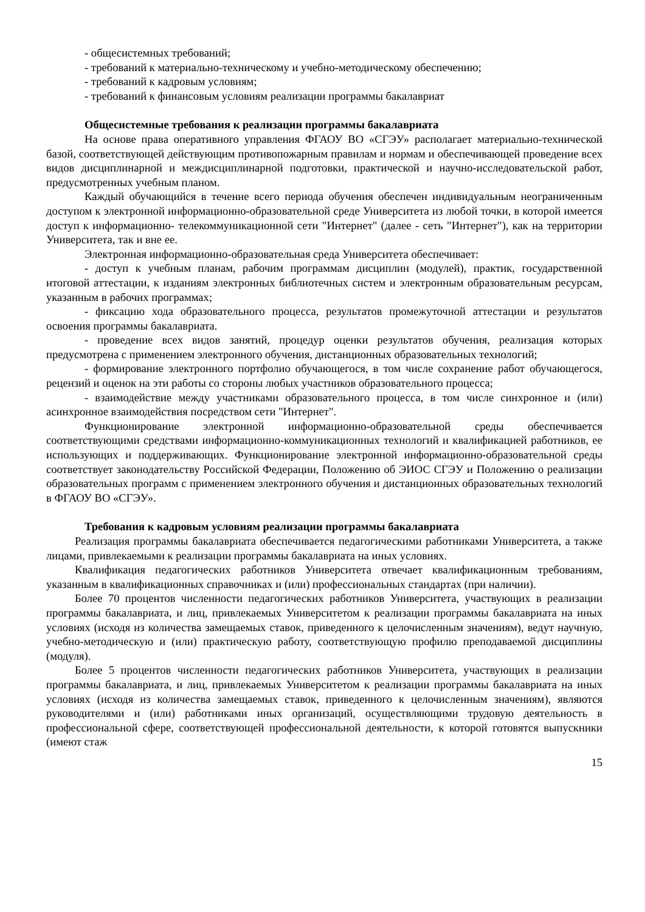- общесистемных требований;
- требований к материально-техническому и учебно-методическому обеспечению;
- требований к кадровым условиям;
- требований к финансовым условиям реализации программы бакалавриат
Общесистемные требования к реализации программы бакалавриата
На основе права оперативного управления ФГАОУ ВО «СГЭУ» располагает материально-технической базой, соответствующей действующим противопожарным правилам и нормам и обеспечивающей проведение всех видов дисциплинарной и междисциплинарной подготовки, практической и научно-исследовательской работ, предусмотренных учебным планом.
Каждый обучающийся в течение всего периода обучения обеспечен индивидуальным неограниченным доступом к электронной информационно-образовательной среде Университета из любой точки, в которой имеется доступ к информационно- телекоммуникационной сети "Интернет" (далее - сеть "Интернет"), как на территории Университета, так и вне ее.
Электронная информационно-образовательная среда Университета обеспечивает:
- доступ к учебным планам, рабочим программам дисциплин (модулей), практик, государственной итоговой аттестации, к изданиям электронных библиотечных систем и электронным образовательным ресурсам, указанным в рабочих программах;
- фиксацию хода образовательного процесса, результатов промежуточной аттестации и результатов освоения программы бакалавриата.
- проведение всех видов занятий, процедур оценки результатов обучения, реализация которых предусмотрена с применением электронного обучения, дистанционных образовательных технологий;
- формирование электронного портфолио обучающегося, в том числе сохранение работ обучающегося, рецензий и оценок на эти работы со стороны любых участников образовательного процесса;
- взаимодействие между участниками образовательного процесса, в том числе синхронное и (или) асинхронное взаимодействия посредством сети "Интернет".
Функционирование электронной информационно-образовательной среды обеспечивается соответствующими средствами информационно-коммуникационных технологий и квалификацией работников, ее использующих и поддерживающих. Функционирование электронной информационно-образовательной среды соответствует законодательству Российской Федерации, Положению об ЭИОС СГЭУ и Положению о реализации образовательных программ с применением электронного обучения и дистанционных образовательных технологий в ФГАОУ ВО «СГЭУ».
Требования к кадровым условиям реализации программы бакалавриата
Реализация программы бакалавриата обеспечивается педагогическими работниками Университета, а также лицами, привлекаемыми к реализации программы бакалавриата на иных условиях.
Квалификация педагогических работников Университета отвечает квалификационным требованиям, указанным в квалификационных справочниках и (или) профессиональных стандартах (при наличии).
Более 70 процентов численности педагогических работников Университета, участвующих в реализации программы бакалавриата, и лиц, привлекаемых Университетом к реализации программы бакалавриата на иных условиях (исходя из количества замещаемых ставок, приведенного к целочисленным значениям), ведут научную, учебно-методическую и (или) практическую работу, соответствующую профилю преподаваемой дисциплины (модуля).
Более 5 процентов численности педагогических работников Университета, участвующих в реализации программы бакалавриата, и лиц, привлекаемых Университетом к реализации программы бакалавриата на иных условиях (исходя из количества замещаемых ставок, приведенного к целочисленным значениям), являются руководителями и (или) работниками иных организаций, осуществляющими трудовую деятельность в профессиональной сфере, соответствующей профессиональной деятельности, к которой готовятся выпускники (имеют стаж
15